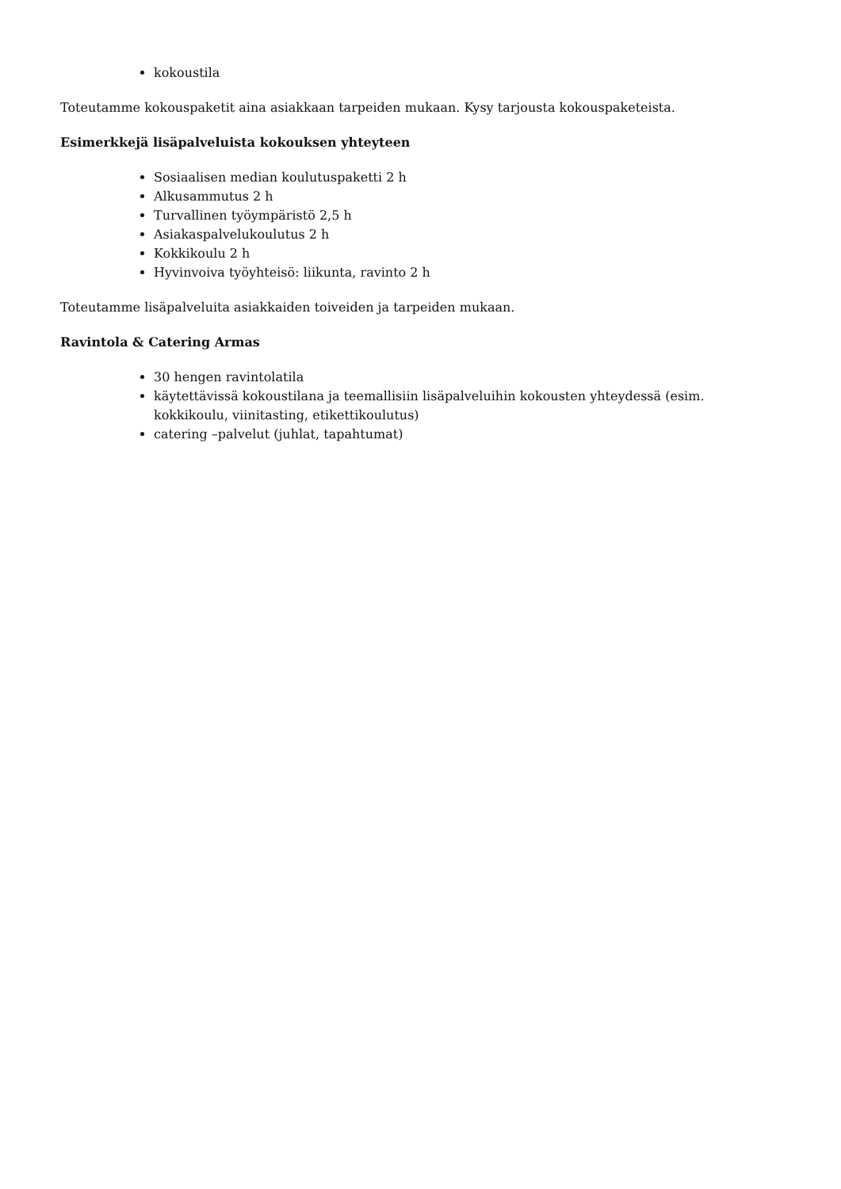kokoustila
Toteutamme kokouspaketit aina asiakkaan tarpeiden mukaan. Kysy tarjousta kokouspaketeista.
Esimerkkejä lisäpalveluista kokouksen yhteyteen
Sosiaalisen median koulutuspaketti 2 h
Alkusammutus 2 h
Turvallinen työympäristö 2,5 h
Asiakaspalvelukoulutus 2 h
Kokkikoulu 2 h
Hyvinvoiva työyhteisö: liikunta, ravinto 2 h
Toteutamme lisäpalveluita asiakkaiden toiveiden ja tarpeiden mukaan.
Ravintola & Catering Armas
30 hengen ravintolatila
käytettävissä kokoustilana ja teemallisiin lisäpalveluihin kokousten yhteydessä (esim. kokkikoulu, viinitasting, etikettikoulutus)
catering –palvelut (juhlat, tapahtumat)